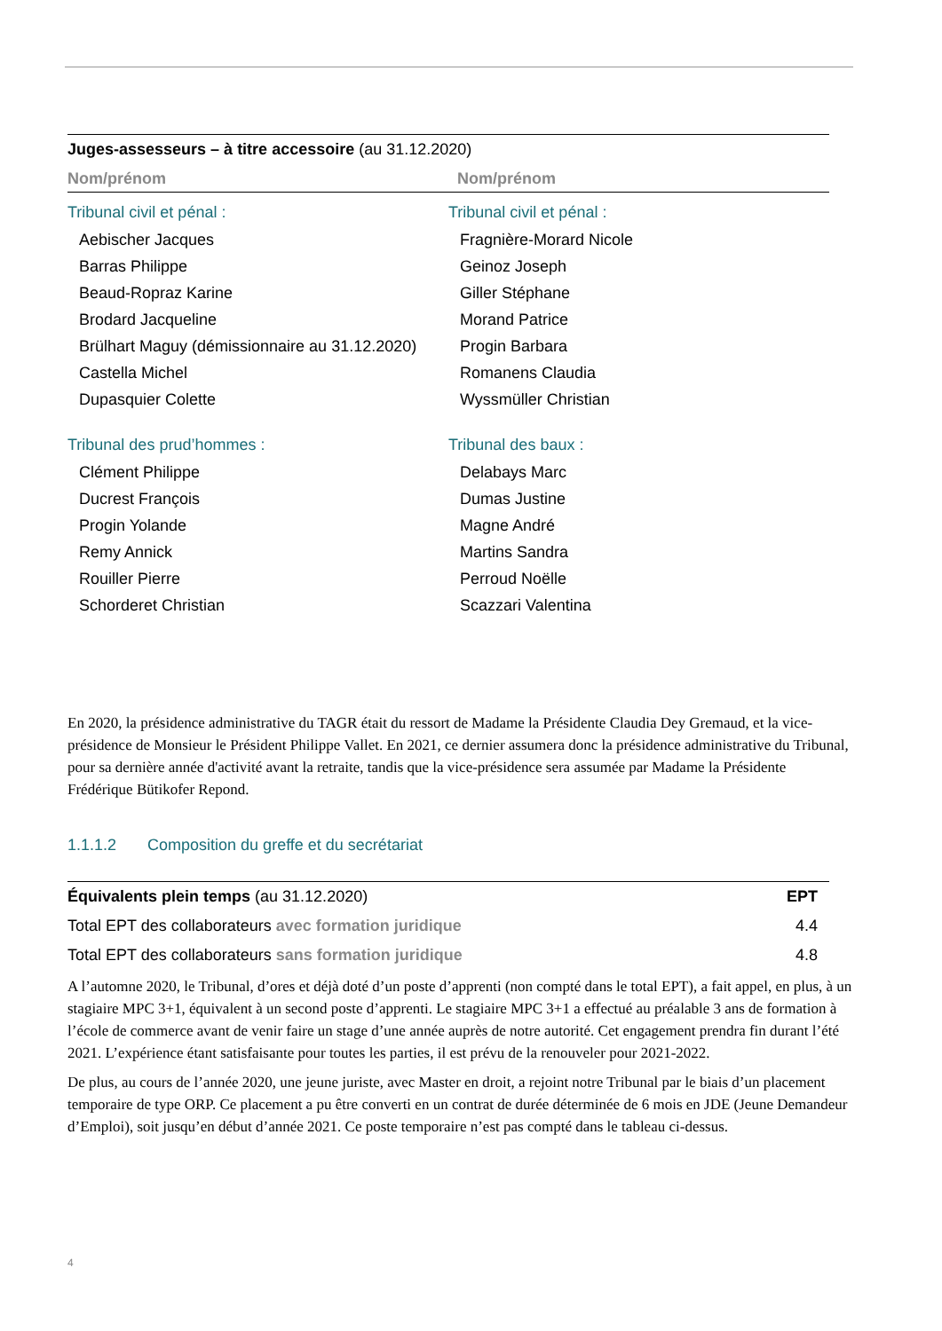Juges-assesseurs – à titre accessoire (au 31.12.2020)
| Nom/prénom | Nom/prénom |
| --- | --- |
| Tribunal civil et pénal : | Tribunal civil et pénal : |
| Aebischer Jacques | Fragnière-Morard Nicole |
| Barras Philippe | Geinoz Joseph |
| Beaud-Ropraz Karine | Giller Stéphane |
| Brodard Jacqueline | Morand Patrice |
| Brülhart Maguy (démissionnaire au 31.12.2020) | Progin Barbara |
| Castella Michel | Romanens Claudia |
| Dupasquier Colette | Wyssmüller Christian |
| Tribunal des prud’hommes : | Tribunal des baux : |
| Clément Philippe | Delabays Marc |
| Ducrest François | Dumas Justine |
| Progin Yolande | Magne André |
| Remy Annick | Martins Sandra |
| Rouiller Pierre | Perroud Noëlle |
| Schorderet Christian | Scazzari Valentina |
En 2020, la présidence administrative du TAGR était du ressort de Madame la Présidente Claudia Dey Gremaud, et la vice-présidence de Monsieur le Président Philippe Vallet. En 2021, ce dernier assumera donc la présidence administrative du Tribunal, pour sa dernière année d'activité avant la retraite, tandis que la vice-présidence sera assumée par Madame la Présidente Frédérique Bütikofer Repond.
1.1.1.2 Composition du greffe et du secrétariat
| Équivalents plein temps (au 31.12.2020) | EPT |
| Total EPT des collaborateurs avec formation juridique | 4.4 |
| Total EPT des collaborateurs sans formation juridique | 4.8 |
A l’automne 2020, le Tribunal, d’ores et déjà doté d’un poste d’apprenti (non compté dans le total EPT), a fait appel, en plus, à un stagiaire MPC 3+1, équivalent à un second poste d’apprenti. Le stagiaire MPC 3+1 a effectué au préalable 3 ans de formation à l’école de commerce avant de venir faire un stage d’une année auprès de notre autorité. Cet engagement prendra fin durant l’été 2021. L’expérience étant satisfaisante pour toutes les parties, il est prévu de la renouveler pour 2021-2022.
De plus, au cours de l’année 2020, une jeune juriste, avec Master en droit, a rejoint notre Tribunal par le biais d’un placement temporaire de type ORP. Ce placement a pu être converti en un contrat de durée déterminée de 6 mois en JDE (Jeune Demandeur d’Emploi), soit jusqu’en début d’année 2021. Ce poste temporaire n’est pas compté dans le tableau ci-dessus.
4